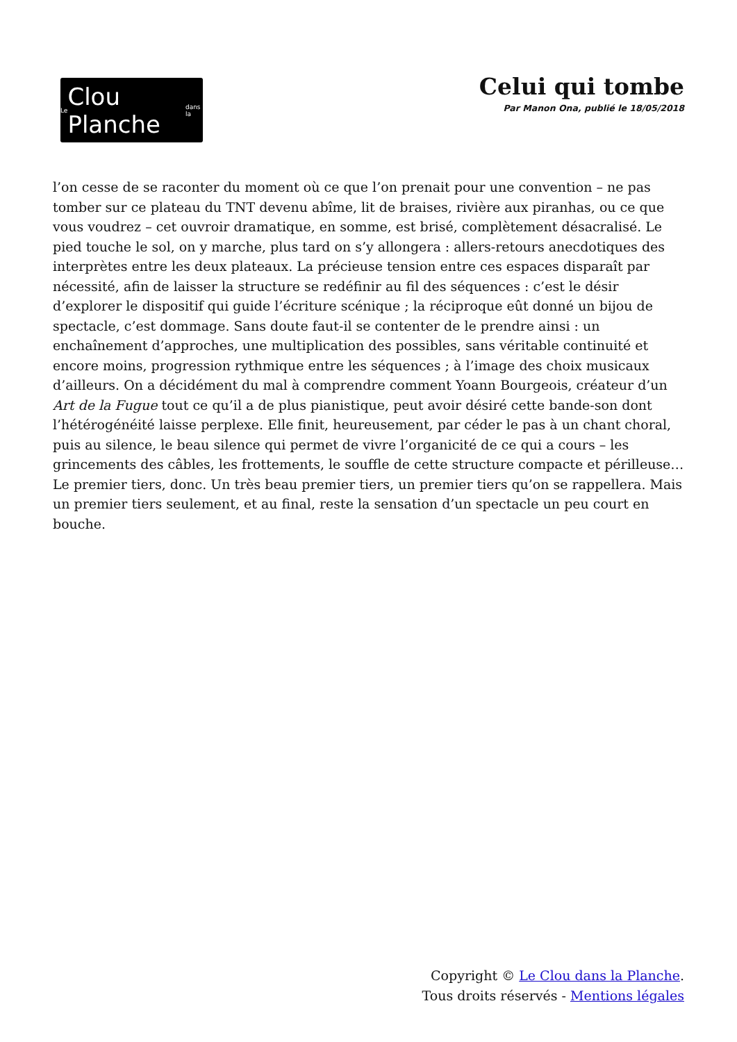Le Clou Planche dans la
Celui qui tombe
Par Manon Ona, publié le 18/05/2018
l’on cesse de se raconter du moment où ce que l’on prenait pour une convention – ne pas tomber sur ce plateau du TNT devenu abîme, lit de braises, rivière aux piranhas, ou ce que vous voudrez – cet ouvroir dramatique, en somme, est brisé, complètement désacralisé. Le pied touche le sol, on y marche, plus tard on s’y allongera : allers-retours anecdotiques des interprètes entre les deux plateaux. La précieuse tension entre ces espaces disparaît par nécessité, afin de laisser la structure se redéfinir au fil des séquences : c’est le désir d’explorer le dispositif qui guide l’écriture scénique ; la réciproque eût donné un bijou de spectacle, c’est dommage. Sans doute faut-il se contenter de le prendre ainsi : un enchaînement d’approches, une multiplication des possibles, sans véritable continuité et encore moins, progression rythmique entre les séquences ; à l’image des choix musicaux d’ailleurs. On a décidément du mal à comprendre comment Yoann Bourgeois, créateur d’un Art de la Fugue tout ce qu’il a de plus pianistique, peut avoir désiré cette bande-son dont l’hétérogénéité laisse perplexe. Elle finit, heureusement, par céder le pas à un chant choral, puis au silence, le beau silence qui permet de vivre l’organicité de ce qui a cours – les grincements des câbles, les frottements, le souffle de cette structure compacte et périlleuse…
Le premier tiers, donc. Un très beau premier tiers, un premier tiers qu’on se rappellera. Mais un premier tiers seulement, et au final, reste la sensation d’un spectacle un peu court en bouche.
Copyright © Le Clou dans la Planche.
Tous droits réservés - Mentions légales